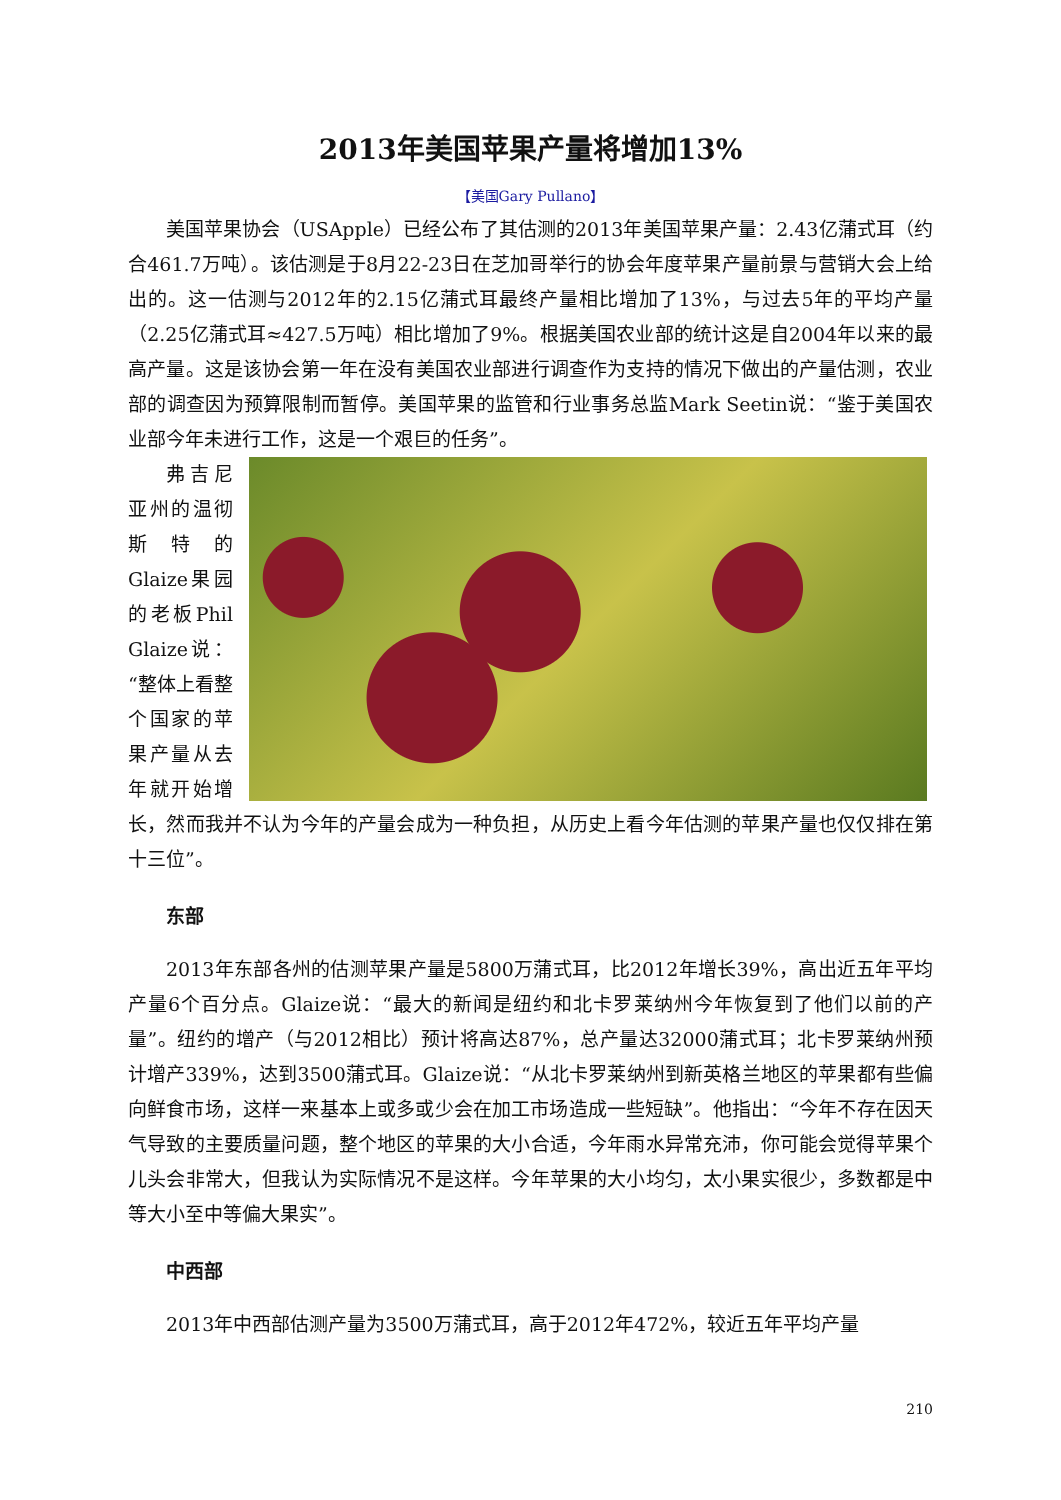2013年美国苹果产量将增加13%
【美国Gary Pullano】
美国苹果协会（USApple）已经公布了其估测的2013年美国苹果产量：2.43亿蒲式耳（约合461.7万吨）。该估测是于8月22-23日在芝加哥举行的协会年度苹果产量前景与营销大会上给出的。这一估测与2012年的2.15亿蒲式耳最终产量相比增加了13%，与过去5年的平均产量（2.25亿蒲式耳≈427.5万吨）相比增加了9%。根据美国农业部的统计这是自2004年以来的最高产量。这是该协会第一年在没有美国农业部进行调查作为支持的情况下做出的产量估测，农业部的调查因为预算限制而暂停。美国苹果的监管和行业事务总监Mark Seetin说：“鉴于美国农业部今年未进行工作，这是一个艰巨的任务”。
弗吉尼亚州的温彻斯特的Glaize果园的老板Phil Glaize说：“整体上看整个国家的苹果产量从去年就开始增长，然而我并不认为今年的产量会成为一种负担，从历史上看今年估测的苹果产量也仅仅排在第十三位”。
东部
2013年东部各州的估测苹果产量是5800万蒲式耳，比2012年增长39%，高出近五年平均产量6个百分点。Glaize说：“最大的新闻是纽约和北卡罗莱纳州今年恢复到了他们以前的产量”。纽约的增产（与2012相比）预计将高达87%，总产量达32000蒲式耳；北卡罗莱纳州预计增产339%，达到3500蒲式耳。Glaize说：“从北卡罗莱纳州到新英格兰地区的苹果都有些偏向鲜食市场，这样一来基本上或多或少会在加工市场造成一些短缺”。他指出：“今年不存在因天气导致的主要质量问题，整个地区的苹果的大小合适，今年雨水异常充沛，你可能会觉得苹果个儿头会非常大，但我认为实际情况不是这样。今年苹果的大小均匀，太小果实很少，多数都是中等大小至中等偏大果实”。
中西部
2013年中西部估测产量为3500万蒲式耳，高于2012年472%，较近五年平均产量
210